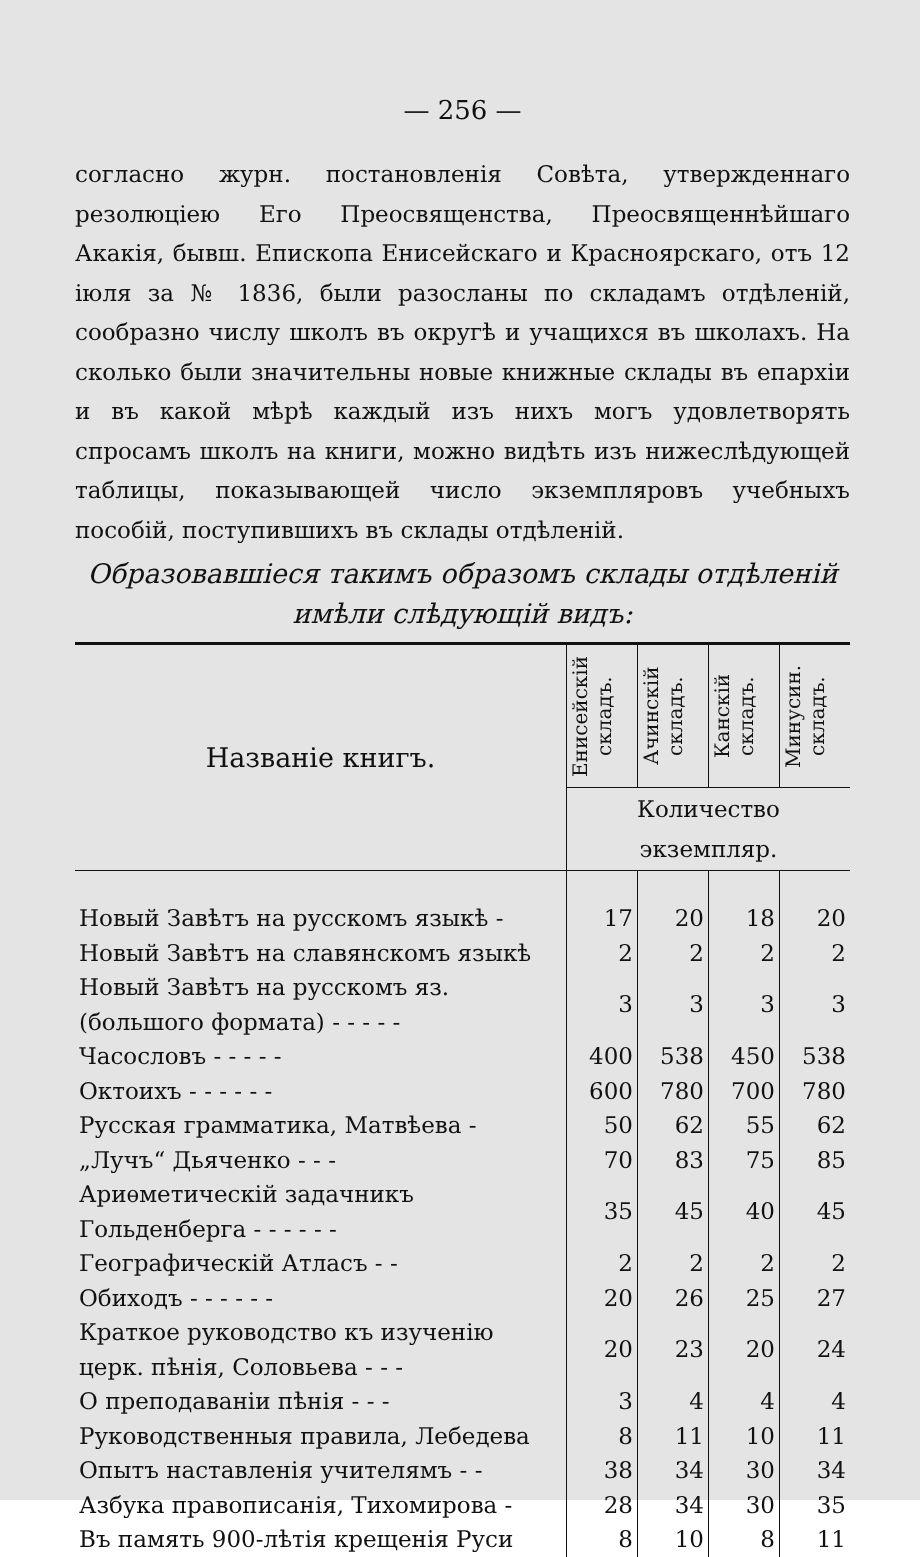— 256 —
согласно журн. постановленія Совѣта, утвержденнаго резолюціею Его Преосвященства, Преосвященнѣйшаго Акакія, бывш. Епископа Енисейскаго и Красноярскаго, отъ 12 іюля за № 1836, были разосланы по складамъ отдѣленій, сообразно числу школъ въ округѣ и учащихся въ школахъ. На сколько были значительны новые книжные склады въ епархіи и въ какой мѣрѣ каждый изъ нихъ могъ удовлетворять спросамъ школъ на книги, можно видѣть изъ нижеслѣдующей таблицы, показывающей число экземпляровъ учебныхъ пособій, поступившихъ въ склады отдѣленій.
Образовавшіеся такимъ образомъ склады отдѣленій имѣли слѣдующій видъ:
| Названіе книгъ. | Енисейскій складъ. | Ачинскій складъ. | Канскій складъ. | Минусин. складъ. |
| --- | --- | --- | --- | --- |
| | Количество экземпляр. | | | |
| Новый Завѣтъ на русскомъ языкѣ - | 17 | 20 | 18 | 20 |
| Новый Завѣтъ на славянскомъ языкѣ | 2 | 2 | 2 | 2 |
| Новый Завѣтъ на русскомъ яз. (большого формата) - - - - - | 3 | 3 | 3 | 3 |
| Часословъ - - - - - | 400 | 538 | 450 | 538 |
| Октоихъ - - - - - - | 600 | 780 | 700 | 780 |
| Русская грамматика, Матвѣева - | 50 | 62 | 55 | 62 |
| „Лучъ“ Дьяченко - - - | 70 | 83 | 75 | 85 |
| Ариѳметическій задачникъ Гольденберга - - - - - - | 35 | 45 | 40 | 45 |
| Географическій Атласъ - - | 2 | 2 | 2 | 2 |
| Обиходъ - - - - - - | 20 | 26 | 25 | 27 |
| Краткое руководство къ изученію церк. пѣнія, Соловьева - - - | 20 | 23 | 20 | 24 |
| О преподаваніи пѣнія - - - | 3 | 4 | 4 | 4 |
| Руководственныя правила, Лебедева | 8 | 11 | 10 | 11 |
| Опытъ наставленія учителямъ - - | 38 | 34 | 30 | 34 |
| Азбука правописанія, Тихомирова - | 28 | 34 | 30 | 35 |
| Въ память 900-лѣтія крещенія Руси | 8 | 10 | 8 | 11 |